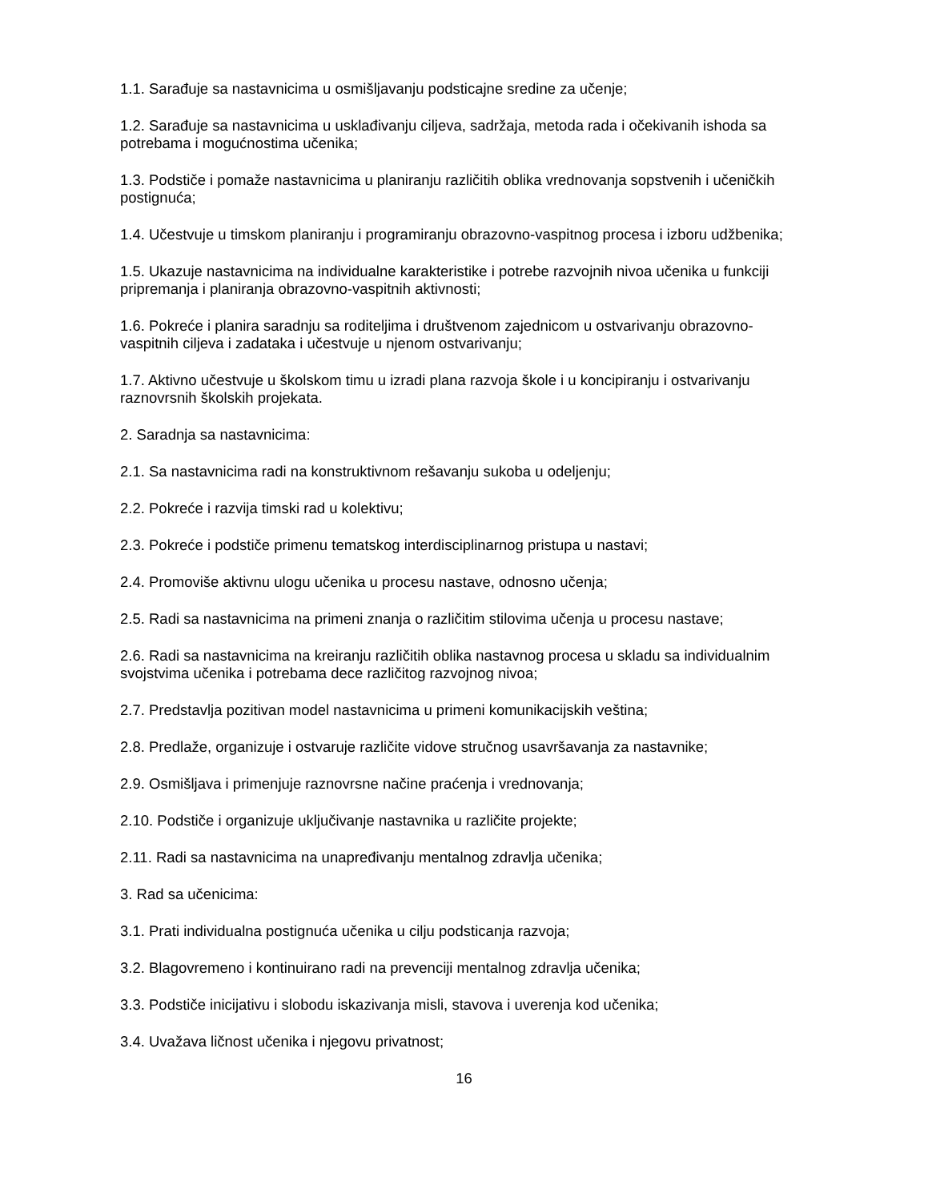1.1. Sarađuje sa nastavnicima u osmišljavanju podsticajne sredine za učenje;
1.2. Sarađuje sa nastavnicima u usklađivanju ciljeva, sadržaja, metoda rada i očekivanih ishoda sa potrebama i mogućnostima učenika;
1.3. Podstiče i pomaže nastavnicima u planiranju različitih oblika vrednovanja sopstvenih i učeničkih postignuća;
1.4. Učestvuje u timskom planiranju i programiranju obrazovno-vaspitnog procesa i izboru udžbenika;
1.5. Ukazuje nastavnicima na individualne karakteristike i potrebe razvojnih nivoa učenika u funkciji pripremanja i planiranja obrazovno-vaspitnih aktivnosti;
1.6. Pokreće i planira saradnju sa roditeljima i društvenom zajednicom u ostvarivanju obrazovno-vaspitnih ciljeva i zadataka i učestvuje u njenom ostvarivanju;
1.7. Aktivno učestvuje u školskom timu u izradi plana razvoja škole i u koncipiranju i ostvarivanju raznovrsnih školskih projekata.
2. Saradnja sa nastavnicima:
2.1. Sa nastavnicima radi na konstruktivnom rešavanju sukoba u odeljenju;
2.2. Pokreće i razvija timski rad u kolektivu;
2.3. Pokreće i podstiče primenu tematskog interdisciplinarnog pristupa u nastavi;
2.4. Promoviše aktivnu ulogu učenika u procesu nastave, odnosno učenja;
2.5. Radi sa nastavnicima na primeni znanja o različitim stilovima učenja u procesu nastave;
2.6. Radi sa nastavnicima na kreiranju različitih oblika nastavnog procesa u skladu sa individualnim svojstvima učenika i potrebama dece različitog razvojnog nivoa;
2.7. Predstavlja pozitivan model nastavnicima u primeni komunikacijskih veština;
2.8. Predlaže, organizuje i ostvaruje različite vidove stručnog usavršavanja za nastavnike;
2.9. Osmišljava i primenjuje raznovrsne načine praćenja i vrednovanja;
2.10. Podstiče i organizuje uključivanje nastavnika u različite projekte;
2.11. Radi sa nastavnicima na unapređivanju mentalnog zdravlja učenika;
3. Rad sa učenicima:
3.1. Prati individualna postignuća učenika u cilju podsticanja razvoja;
3.2. Blagovremeno i kontinuirano radi na prevenciji mentalnog zdravlja učenika;
3.3. Podstiče inicijativu i slobodu iskazivanja misli, stavova i uverenja kod učenika;
3.4. Uvažava ličnost učenika i njegovu privatnost;
16